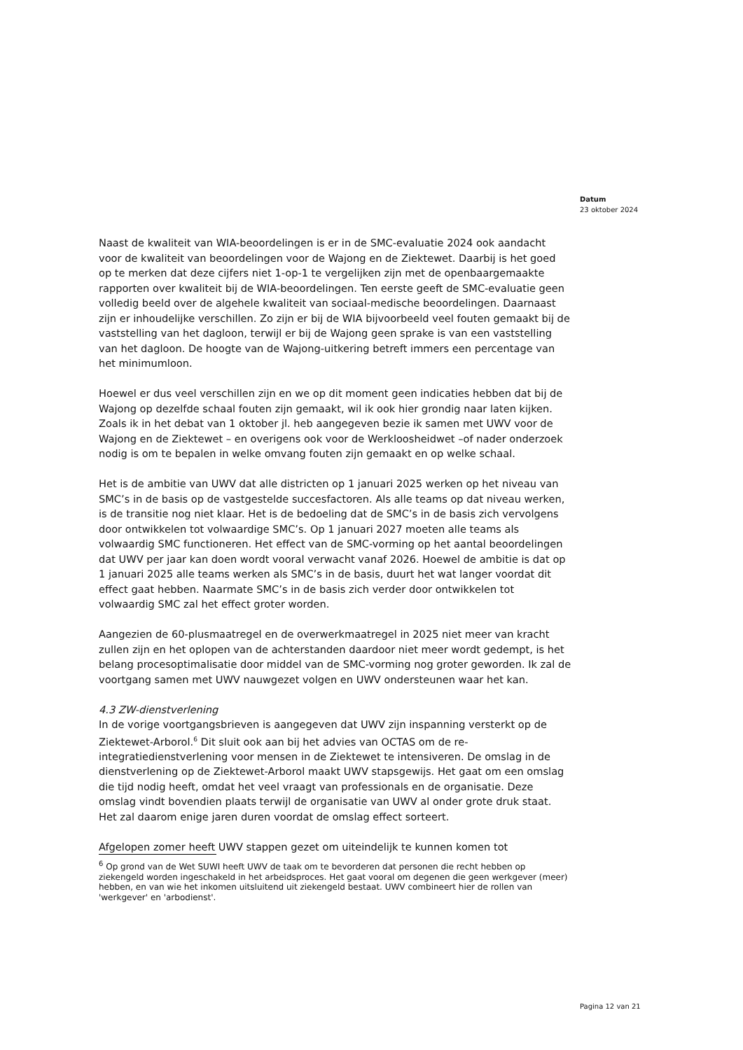Datum
23 oktober 2024
Naast de kwaliteit van WIA-beoordelingen is er in de SMC-evaluatie 2024 ook aandacht voor de kwaliteit van beoordelingen voor de Wajong en de Ziektewet. Daarbij is het goed op te merken dat deze cijfers niet 1-op-1 te vergelijken zijn met de openbaargemaakte rapporten over kwaliteit bij de WIA-beoordelingen. Ten eerste geeft de SMC-evaluatie geen volledig beeld over de algehele kwaliteit van sociaal-medische beoordelingen. Daarnaast zijn er inhoudelijke verschillen. Zo zijn er bij de WIA bijvoorbeeld veel fouten gemaakt bij de vaststelling van het dagloon, terwijl er bij de Wajong geen sprake is van een vaststelling van het dagloon. De hoogte van de Wajong-uitkering betreft immers een percentage van het minimumloon.
Hoewel er dus veel verschillen zijn en we op dit moment geen indicaties hebben dat bij de Wajong op dezelfde schaal fouten zijn gemaakt, wil ik ook hier grondig naar laten kijken. Zoals ik in het debat van 1 oktober jl. heb aangegeven bezie ik samen met UWV voor de Wajong en de Ziektewet – en overigens ook voor de Werkloosheidwet –of nader onderzoek nodig is om te bepalen in welke omvang fouten zijn gemaakt en op welke schaal.
Het is de ambitie van UWV dat alle districten op 1 januari 2025 werken op het niveau van SMC’s in de basis op de vastgestelde succesfactoren. Als alle teams op dat niveau werken, is de transitie nog niet klaar. Het is de bedoeling dat de SMC’s in de basis zich vervolgens door ontwikkelen tot volwaardige SMC’s. Op 1 januari 2027 moeten alle teams als volwaardig SMC functioneren. Het effect van de SMC-vorming op het aantal beoordelingen dat UWV per jaar kan doen wordt vooral verwacht vanaf 2026. Hoewel de ambitie is dat op 1 januari 2025 alle teams werken als SMC’s in de basis, duurt het wat langer voordat dit effect gaat hebben. Naarmate SMC’s in de basis zich verder door ontwikkelen tot volwaardig SMC zal het effect groter worden.
Aangezien de 60-plusmaatregel en de overwerkmaatregel in 2025 niet meer van kracht zullen zijn en het oplopen van de achterstanden daardoor niet meer wordt gedempt, is het belang procesoptimalisatie door middel van de SMC-vorming nog groter geworden. Ik zal de voortgang samen met UWV nauwgezet volgen en UWV ondersteunen waar het kan.
4.3 ZW-dienstverlening
In de vorige voortgangsbrieven is aangegeven dat UWV zijn inspanning versterkt op de Ziektewet-Arborol.<sup>6</sup> Dit sluit ook aan bij het advies van OCTAS om de re-integratiedienstverlening voor mensen in de Ziektewet te intensiveren. De omslag in de dienstverlening op de Ziektewet-Arborol maakt UWV stapsgewijs. Het gaat om een omslag die tijd nodig heeft, omdat het veel vraagt van professionals en de organisatie. Deze omslag vindt bovendien plaats terwijl de organisatie van UWV al onder grote druk staat. Het zal daarom enige jaren duren voordat de omslag effect sorteert.
Afgelopen zomer heeft UWV stappen gezet om uiteindelijk te kunnen komen tot
<sup>6</sup> Op grond van de Wet SUWI heeft UWV de taak om te bevorderen dat personen die recht hebben op ziekengeld worden ingeschakeld in het arbeidsproces. Het gaat vooral om degenen die geen werkgever (meer) hebben, en van wie het inkomen uitsluitend uit ziekengeld bestaat. UWV combineert hier de rollen van 'werkgever' en 'arbodienst'.
Pagina 12 van 21